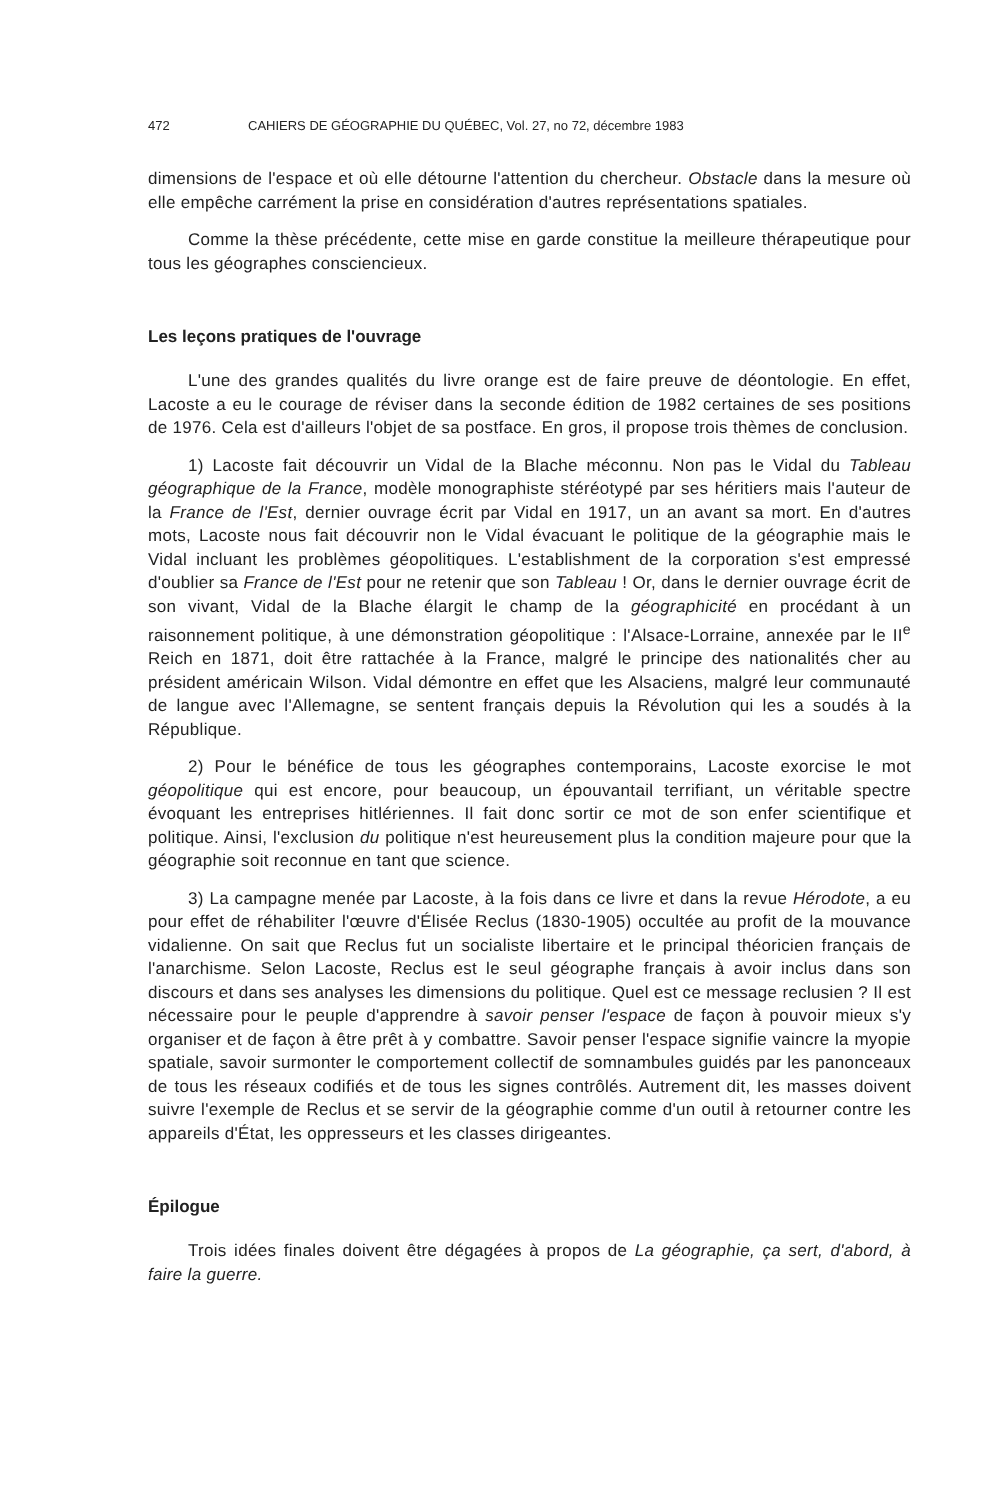472 CAHIERS DE GÉOGRAPHIE DU QUÉBEC, Vol. 27, no 72, décembre 1983
dimensions de l'espace et où elle détourne l'attention du chercheur. Obstacle dans la mesure où elle empêche carrément la prise en considération d'autres représentations spatiales.
Comme la thèse précédente, cette mise en garde constitue la meilleure thérapeutique pour tous les géographes consciencieux.
Les leçons pratiques de l'ouvrage
L'une des grandes qualités du livre orange est de faire preuve de déontologie. En effet, Lacoste a eu le courage de réviser dans la seconde édition de 1982 certaines de ses positions de 1976. Cela est d'ailleurs l'objet de sa postface. En gros, il propose trois thèmes de conclusion.
1) Lacoste fait découvrir un Vidal de la Blache méconnu. Non pas le Vidal du Tableau géographique de la France, modèle monographiste stéréotypé par ses héritiers mais l'auteur de la France de l'Est, dernier ouvrage écrit par Vidal en 1917, un an avant sa mort. En d'autres mots, Lacoste nous fait découvrir non le Vidal évacuant le politique de la géographie mais le Vidal incluant les problèmes géopolitiques. L'establishment de la corporation s'est empressé d'oublier sa France de l'Est pour ne retenir que son Tableau ! Or, dans le dernier ouvrage écrit de son vivant, Vidal de la Blache élargit le champ de la géographicité en procédant à un raisonnement politique, à une démonstration géopolitique : l'Alsace-Lorraine, annexée par le II<sup>e</sup> Reich en 1871, doit être rattachée à la France, malgré le principe des nationalités cher au président américain Wilson. Vidal démontre en effet que les Alsaciens, malgré leur communauté de langue avec l'Allemagne, se sentent français depuis la Révolution qui les a soudés à la République.
2) Pour le bénéfice de tous les géographes contemporains, Lacoste exorcise le mot géopolitique qui est encore, pour beaucoup, un épouvantail terrifiant, un véritable spectre évoquant les entreprises hitlériennes. Il fait donc sortir ce mot de son enfer scientifique et politique. Ainsi, l'exclusion du politique n'est heureusement plus la condition majeure pour que la géographie soit reconnue en tant que science.
3) La campagne menée par Lacoste, à la fois dans ce livre et dans la revue Hérodote, a eu pour effet de réhabiliter l'œuvre d'Élisée Reclus (1830-1905) occultée au profit de la mouvance vidalienne. On sait que Reclus fut un socialiste libertaire et le principal théoricien français de l'anarchisme. Selon Lacoste, Reclus est le seul géographe français à avoir inclus dans son discours et dans ses analyses les dimensions du politique. Quel est ce message reclusien ? Il est nécessaire pour le peuple d'apprendre à savoir penser l'espace de façon à pouvoir mieux s'y organiser et de façon à être prêt à y combattre. Savoir penser l'espace signifie vaincre la myopie spatiale, savoir surmonter le comportement collectif de somnambules guidés par les panonceaux de tous les réseaux codifiés et de tous les signes contrôlés. Autrement dit, les masses doivent suivre l'exemple de Reclus et se servir de la géographie comme d'un outil à retourner contre les appareils d'État, les oppresseurs et les classes dirigeantes.
Épilogue
Trois idées finales doivent être dégagées à propos de La géographie, ça sert, d'abord, à faire la guerre.